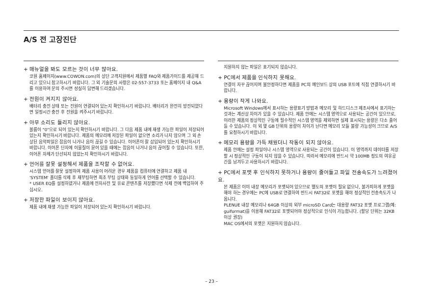A/S 전 고장진단
+ 매뉴얼을 봐도 모르는 것이 너무 많아요.
코원 홈페이지(www.COWON.com)의 상단 고객지원에서 제품별 FAQ와 제품가이드를 제공해 드리고 있으니 참고하시기 바랍니다. 그 외 기술문의 사항은 02-557-3733 또는 홈페이지 내 Q&A를 이용하여 문의 주시면 성실히 답변해 드리겠습니다.
+ 전원이 켜지지 않아요.
배터리 충전 상태 또는 전원이 연결되어 있는지 확인하시기 바랍니다. 배터리가 완전히 방전되었다면 일정시간 충전 후 전원을 켜주시기 바랍니다.
+ 아무 소리도 들리지 않아요.
볼륨이 "0"으로 되어 있는지 확인하시기 바랍니다. 그 다음 제품 내에 재생 가능한 파일이 저장되어 있는지 확인하시기 바랍니다. 제품의 메모리에 저장된 파일이 없으면 소리가 나지 않으며 그 외 손상된 음악파일은 잡음이 나거나 음이 끊길 수 있습니다. 이어폰이 잘 삽입되어 있는지 확인하시기 바랍니다. 이어폰 단자에 이물질이 묻어 있을 때에는 잡음이 나거나 음이 끊어질 수 있습니다. 또한, 이어폰 자체가 단선되지 않았는지 확인하시기 바랍니다.
+ 언어를 잘못 설정해서 제품을 조작할 수 없어요.
시스템 언어를 잘못 설정하여 제품 사용이 어려운 경우 제품을 컴퓨터에 연결하고 제품 내 'SYSTEM' 폴더를 삭제 후 재부팅하면 최초 부팅 상태와 동일하게 언어를 선택할 수 있습니다.
* USER EQ를 설정하였거나 제품에 전자사전 및 유료 콘텐츠를 저장했다면 삭제 전에 백업하여 주십시오.
+ 저장한 파일이 보이지 않아요.
제품 내에 재생 가능한 파일이 저장되어 있는지 확인하시기 바랍니다.
지원하지 않는 파일은 표기되지 않습니다.
+ PC에서 제품을 인식하지 못해요.
연결이 자꾸 끊어지며 불안정하다면 제품을 PC의 메인보드 상의 USB 포트에 직접 연결하시기 바랍니다.
+ 용량이 작게 나와요.
Microsoft Windows에서 표시하는 용량표기 방법과 메모리 및 하드디스크 제조사에서 표기하는 것과는 계산상 차이가 있을 수 있습니다. 제품 안에는 시스템 영역으로 사용되는 공간이 있으므로, 이러한 제품의 정상적인 구동에 필수적인 시스템 영역을 제외하면 실제 표시되는 용량은 다소 줄어들 수 있습니다. 이 외 몇 GB 단위의 용량이 차이가 난다면 메모리 모듈 불량 가능성이 크므로 A/S를 요청하시기 바랍니다.
+ 메모리 용량을 가득 채웠더니 작동이 되지 않아요.
제품 안에는 설정 파일이나 시스템 영역으로 사용되는 공간이 있습니다. 이 영역까지 데이터를 저장할 시 정상적인 구동이 되지 않을 수 있습니다. 따라서 메모리에 반드시 약 100MB 정도의 여유공간을 남겨두고 사용하시기 바랍니다.
+ PC에서 포맷 후 인식하지 못하거나 용량이 줄어들고 파일 전송속도가 느려졌어요.
본 제품은 이미 내장 메모리가 포맷되어 있으므로 별도의 포맷이 필요 없으나, 불가피하게 포맷을 해야 하는 경우에는 PC에 USB로 연결하여 반드시 FAT32로 포맷을 해야 정상적인 전송속도가 나옵니다.
PLENUE 내장 메모리나 64GB 이상의 외부 microSD Card는 대용량 FAT32 포맷 프로그램(예: guiformat)을 이용해 FAT32로 포맷되어야 정상적으로 인식이 가능합니다. (할당 단위는 32KB 이상 권장)
MAC OS에서의 포맷은 지원하지 않습니다.
– 23 –